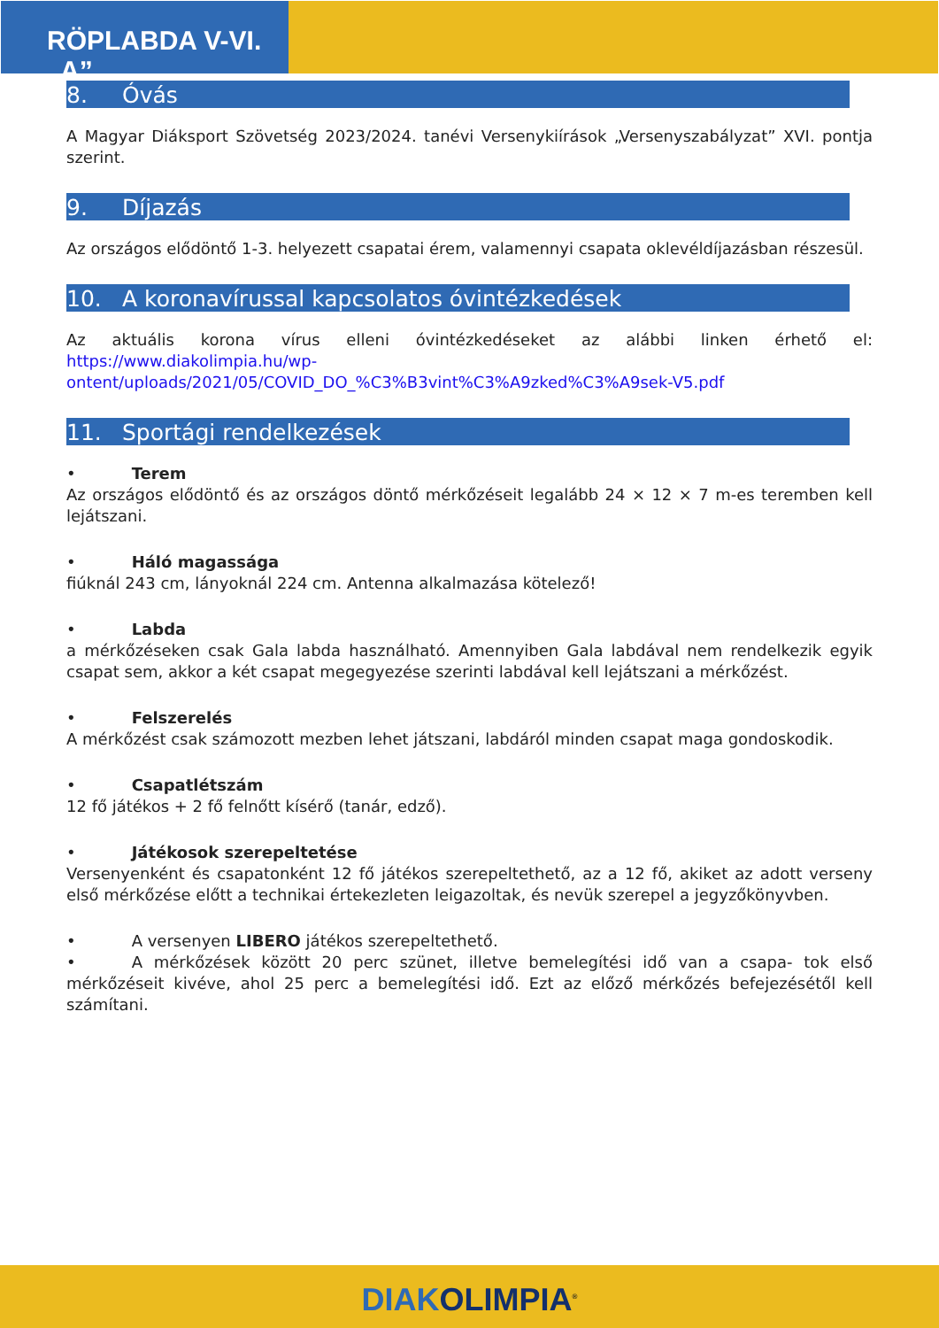RÖPLABDA V-VI. „A”
8. Óvás
A Magyar Diáksport Szövetség 2023/2024. tanévi Versenykiírások „Versenyszabályzat” XVI. pontja szerint.
9. Díjazás
Az országos elődöntő 1-3. helyezett csapatai érem, valamennyi csapata oklevéldíjazásban részesül.
10. A koronavírussal kapcsolatos óvintézkedések
Az aktuális korona vírus elleni óvintézkedéseket az alábbi linken érhető el: https://www.diakolimpia.hu/wp-ontent/uploads/2021/05/COVID_DO_%C3%B3vint%C3%A9zked%C3%A9sek-V5.pdf
11. Sportági rendelkezések
• Terem
Az országos elődöntő és az országos döntő mérkőzéseit legalább 24 × 12 × 7 m-es teremben kell lejátszani.
• Háló magassága
fiúknál 243 cm, lányoknál 224 cm. Antenna alkalmazása kötelező!
• Labda
a mérkőzéseken csak Gala labda használható. Amennyiben Gala labdával nem rendelkezik egyik csapat sem, akkor a két csapat megegyezése szerinti labdával kell lejátszani a mérkőzést.
• Felszerelés
A mérkőzést csak számozott mezben lehet játszani, labdáról minden csapat maga gondoskodik.
• Csapatlétszám
12 fő játékos + 2 fő felnőtt kísérő (tanár, edző).
• Játékosok szerepeltetése
Versenyenként és csapatonként 12 fő játékos szerepeltethető, az a 12 fő, akiket az adott verseny első mérkőzése előtt a technikai értekezleten leigazoltak, és nevük szerepel a jegyzőkönyvben.
• A versenyen LIBERO játékos szerepeltethető.
• A mérkőzések között 20 perc szünet, illetve bemelegítési idő van a csapa- tok első mérkőzéseit kivéve, ahol 25 perc a bemelegítési idő. Ezt az előző mérkőzés befejezésétől kell számítani.
DIAK OLIMPIA<sup>®</sup>